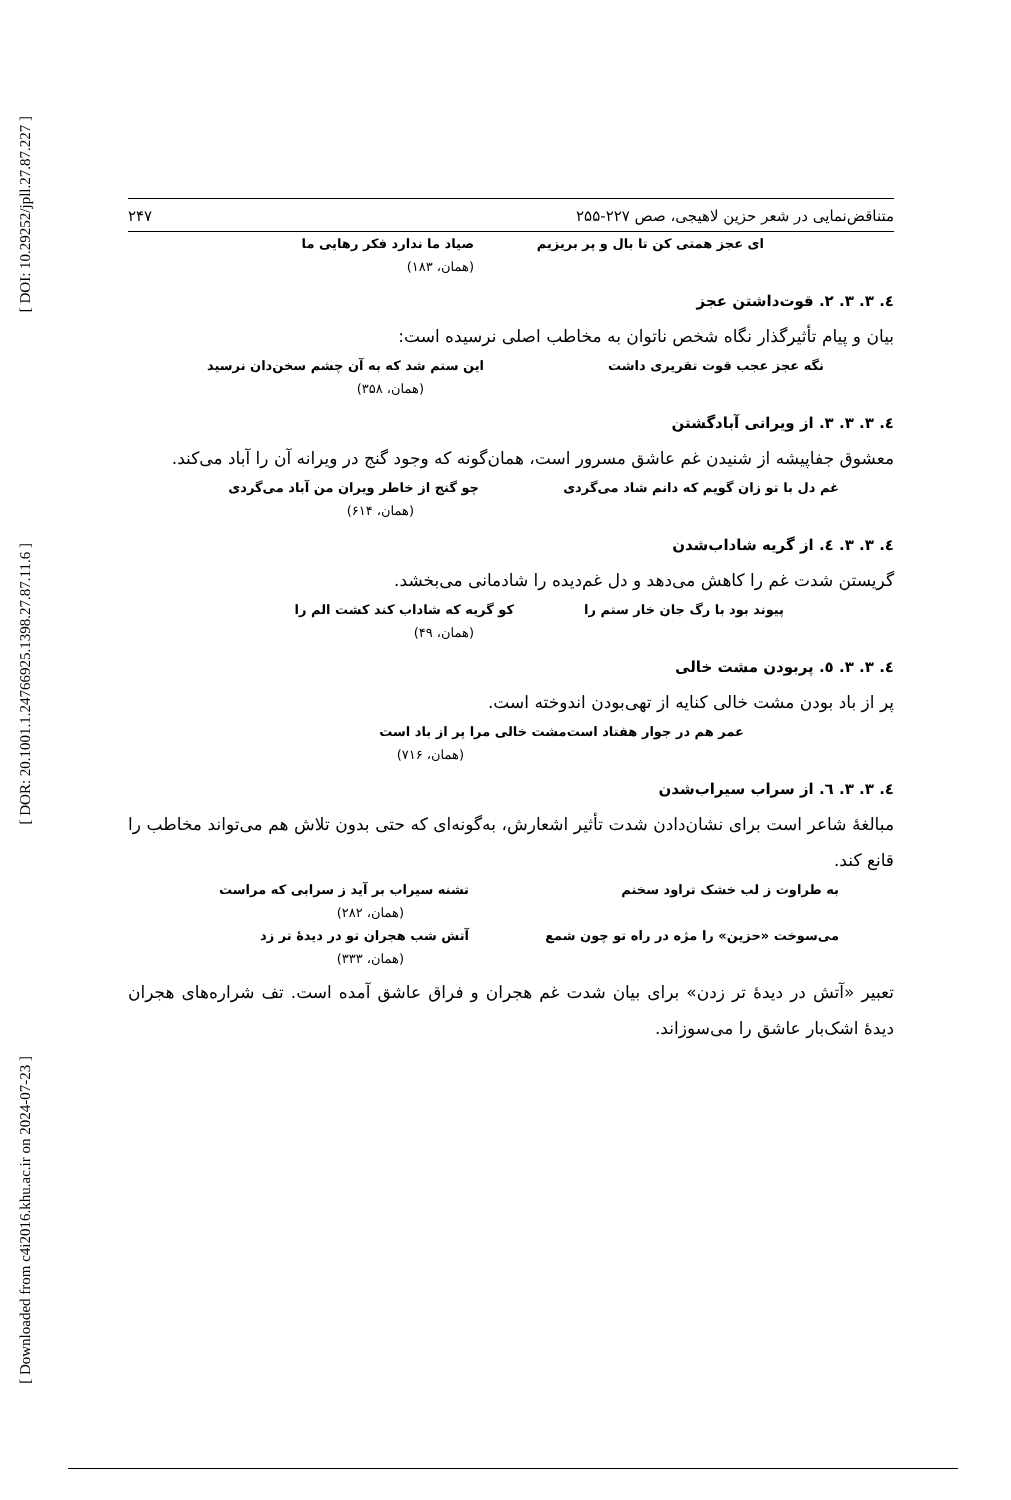[ DOI: 10.29252/jpll.27.87.227 ]
[ DOR: 20.1001.1.24766925.1398.27.87.11.6 ]
[ Downloaded from c4i2016.khu.ac.ir on 2024-07-23 ]
متناقض‌نمایی در شعر حزین لاهیجی، صص ۲۲۷-۲۵۵ ۲۴۷
ای عجز همتی کن تا بال و پر بریزیم صیاد ما ندارد فکر رهایی ما
(همان، ۱۸۳)
٤. ٣. ٣. ٢. قوت‌داشتن عجز
بیان و پیام تأثیرگذار نگاه شخص ناتوان به مخاطب اصلی نرسیده است:
نگه عجز عجب قوت تقریری داشت این ستم شد که به آن چشم سخن‌دان نرسید
(همان، ۳۵۸)
٤. ٣. ٣. ٣. از ویرانی آبادگشتن
معشوق جفاپیشه از شنیدن غم عاشق مسرور است، همان‌گونه که وجود گنج در ویرانه آن را آباد می‌کند.
غم دل با تو زان گویم که دانم شاد می‌گردی چو گنج از خاطر ویران من آباد می‌گردی
(همان، ۶۱۴)
٤. ٣. ٣. ٤. از گریه شاداب‌شدن
گریستن شدت غم را کاهش می‌دهد و دل غم‌دیده را شادمانی می‌بخشد.
پیوند بود با رگ جان خار ستم را کو گریه که شاداب کند کشت الم را
(همان، ۴۹)
٤. ٣. ٣. ٥. پربودن مشت خالی
پر از باد بودن مشت خالی کنایه از تهی‌بودن اندوخته است.
عمر هم در جوار هفتاد است مشت خالی مرا پر از باد است
(همان، ۷۱۶)
٤. ٣. ٣. ٦. از سراب سیراب‌شدن
مبالغهٔ شاعر است برای نشان‌دادن شدت تأثیر اشعارش، به‌گونه‌ای که حتی بدون تلاش هم می‌تواند مخاطب را قانع کند.
به طراوت ز لب خشک تراود سخنم تشنه سیراب بر آید ز سرابی که مراست
(همان، ۲۸۲)
می‌سوخت «حزین» را مژه در راه تو چون شمع آتش شب هجران تو در دیدهٔ تر زد
(همان، ۳۳۳)
تعبیر «آتش در دیدهٔ تر زدن» برای بیان شدت غم هجران و فراق عاشق آمده است. تف شراره‌های هجران دیدهٔ اشک‌بار عاشق را می‌سوزاند.